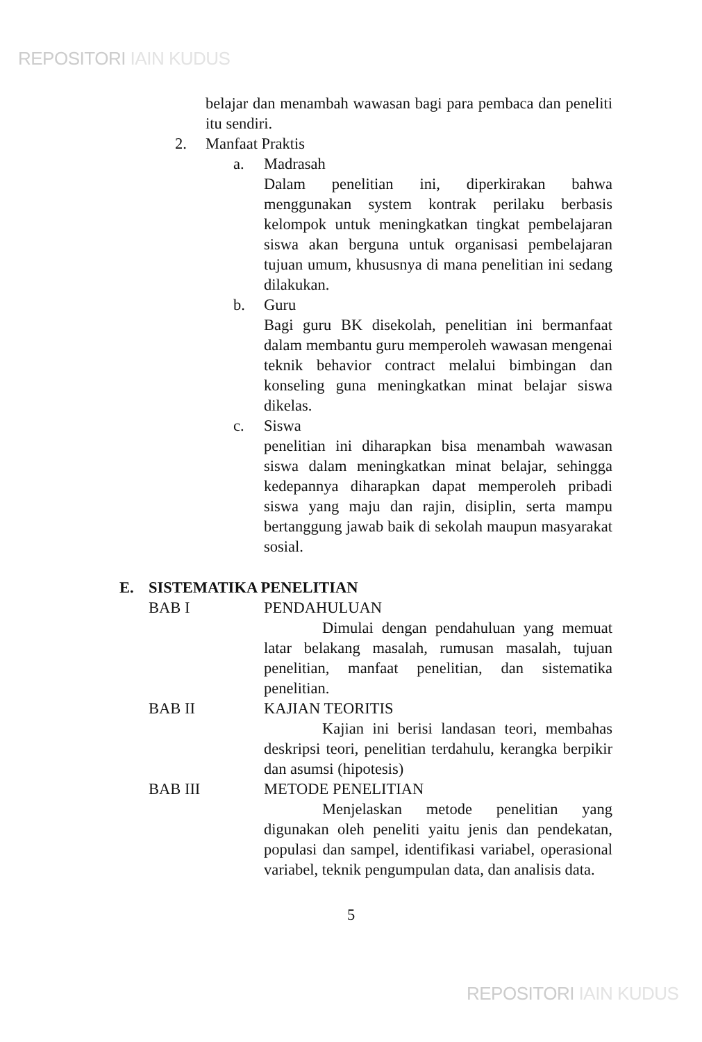REPOSITORI IAIN KUDUS
belajar dan menambah wawasan bagi para pembaca dan peneliti itu sendiri.
2. Manfaat Praktis
a. Madrasah
Dalam penelitian ini, diperkirakan bahwa menggunakan system kontrak perilaku berbasis kelompok untuk meningkatkan tingkat pembelajaran siswa akan berguna untuk organisasi pembelajaran tujuan umum, khususnya di mana penelitian ini sedang dilakukan.
b. Guru
Bagi guru BK disekolah, penelitian ini bermanfaat dalam membantu guru memperoleh wawasan mengenai teknik behavior contract melalui bimbingan dan konseling guna meningkatkan minat belajar siswa dikelas.
c. Siswa
penelitian ini diharapkan bisa menambah wawasan siswa dalam meningkatkan minat belajar, sehingga kedepannya diharapkan dapat memperoleh pribadi siswa yang maju dan rajin, disiplin, serta mampu bertanggung jawab baik di sekolah maupun masyarakat sosial.
E. SISTEMATIKA PENELITIAN
BAB I PENDAHULUAN
Dimulai dengan pendahuluan yang memuat latar belakang masalah, rumusan masalah, tujuan penelitian, manfaat penelitian, dan sistematika penelitian.
BAB II KAJIAN TEORITIS
Kajian ini berisi landasan teori, membahas deskripsi teori, penelitian terdahulu, kerangka berpikir dan asumsi (hipotesis)
BAB III METODE PENELITIAN
Menjelaskan metode penelitian yang digunakan oleh peneliti yaitu jenis dan pendekatan, populasi dan sampel, identifikasi variabel, operasional variabel, teknik pengumpulan data, dan analisis data.
5
REPOSITORI IAIN KUDUS